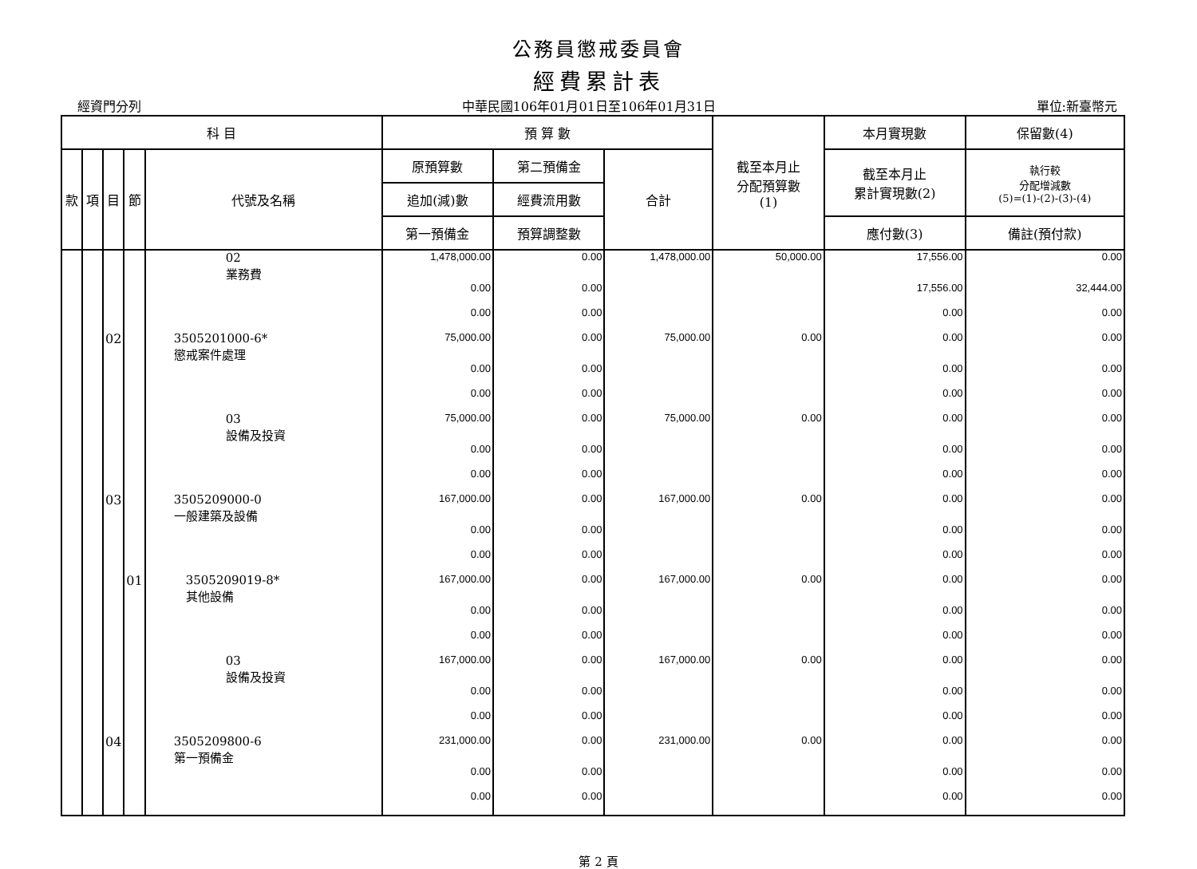公務員懲戒委員會
經費累計表
經資門分列 中華民國106年01月01日至106年01月31日 單位:新臺幣元
| 科 目 | | | | | 預 算 數 | | | 截至本月止 分配預算數 (1) | 本月實現數 | 保留數(4) |
| --- | --- | --- | --- | --- | --- | --- | --- | --- | --- | --- |
| 款 | 項 | 目 | 節 | 代號及名稱 | 原預算數 | 第二預備金 | 合計 | | 截至本月止 累計實現數(2) | 執行較 分配增減數 (5)=(1)-(2)-(3)-(4) |
| | | | | | 追加(減)數 | 經費流用數 | | | | |
| | | | | | 第一預備金 | 預算調整數 | | | 應付數(3) | 備註(預付款) |
| | | | | 02 業務費 | 1,478,000.00 | 0.00 | 1,478,000.00 | 50,000.00 | 17,556.00 | 0.00 |
| | | | | | 0.00 | 0.00 | | | 17,556.00 | 32,444.00 |
| | | | | | 0.00 | 0.00 | | | 0.00 | 0.00 |
| | | 02 | | 3505201000-6* 懲戒案件處理 | 75,000.00 | 0.00 | 75,000.00 | 0.00 | 0.00 | 0.00 |
| | | | | | 0.00 | 0.00 | | | 0.00 | 0.00 |
| | | | | | 0.00 | 0.00 | | | 0.00 | 0.00 |
| | | | | 03 設備及投資 | 75,000.00 | 0.00 | 75,000.00 | 0.00 | 0.00 | 0.00 |
| | | | | | 0.00 | 0.00 | | | 0.00 | 0.00 |
| | | | | | 0.00 | 0.00 | | | 0.00 | 0.00 |
| | | 03 | | 3505209000-0 一般建築及設備 | 167,000.00 | 0.00 | 167,000.00 | 0.00 | 0.00 | 0.00 |
| | | | | | 0.00 | 0.00 | | | 0.00 | 0.00 |
| | | | | | 0.00 | 0.00 | | | 0.00 | 0.00 |
| | | | 01 | 3505209019-8* 其他設備 | 167,000.00 | 0.00 | 167,000.00 | 0.00 | 0.00 | 0.00 |
| | | | | | 0.00 | 0.00 | | | 0.00 | 0.00 |
| | | | | | 0.00 | 0.00 | | | 0.00 | 0.00 |
| | | | | 03 設備及投資 | 167,000.00 | 0.00 | 167,000.00 | 0.00 | 0.00 | 0.00 |
| | | | | | 0.00 | 0.00 | | | 0.00 | 0.00 |
| | | | | | 0.00 | 0.00 | | | 0.00 | 0.00 |
| | | 04 | | 3505209800-6 第一預備金 | 231,000.00 | 0.00 | 231,000.00 | 0.00 | 0.00 | 0.00 |
| | | | | | 0.00 | 0.00 | | | 0.00 | 0.00 |
| | | | | | 0.00 | 0.00 | | | 0.00 | 0.00 |
第 2 頁